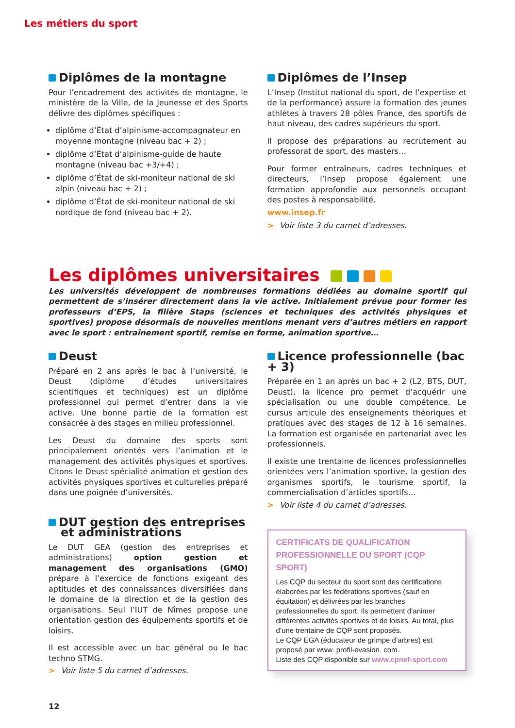Les métiers du sport
Diplômes de la montagne
Pour l’encadrement des activités de montagne, le ministère de la Ville, de la Jeunesse et des Sports délivre des diplômes spécifiques :
diplôme d’État d’alpinisme-accompagnateur en moyenne montagne (niveau bac + 2) ;
diplôme d’État d’alpinisme-guide de haute montagne (niveau bac +3/+4) ;
diplôme d’État de ski-moniteur national de ski alpin (niveau bac + 2) ;
diplôme d’État de ski-moniteur national de ski nordique de fond (niveau bac + 2).
Diplômes de l’Insep
L’Insep (Institut national du sport, de l’expertise et de la performance) assure la formation des jeunes athlètes à travers 28 pôles France, des sportifs de haut niveau, des cadres supérieurs du sport.
Il propose des préparations au recrutement au professorat de sport, des masters…
Pour former entraîneurs, cadres techniques et directeurs, l’Insep propose également une formation approfondie aux personnels occupant des postes à responsabilité.
www.insep.fr
> Voir liste 3 du carnet d’adresses.
Les diplômes universitaires
Les universités développent de nombreuses formations dédiées au domaine sportif qui permettent de s’insérer directement dans la vie active. Initialement prévue pour former les professeurs d’EPS, la filière Staps (sciences et techniques des activités physiques et sportives) propose désormais de nouvelles mentions menant vers d’autres métiers en rapport avec le sport : entraînement sportif, remise en forme, animation sportive…
Deust
Préparé en 2 ans après le bac à l’université, le Deust (diplôme d’études universitaires scientifiques et techniques) est un diplôme professionnel qui permet d’entrer dans la vie active. Une bonne partie de la formation est consacrée à des stages en milieu professionnel.
Les Deust du domaine des sports sont principalement orientés vers l’animation et le management des activités physiques et sportives. Citons le Deust spécialité animation et gestion des activités physiques sportives et culturelles préparé dans une poignée d’universités.
DUT gestion des entreprises
et administrations
Le DUT GEA (gestion des entreprises et administrations) option gestion et management des organisations (GMO) prépare à l’exercice de fonctions exigeant des aptitudes et des connaissances diversifiées dans le domaine de la direction et de la gestion des organisations. Seul l’IUT de Nîmes propose une orientation gestion des équipements sportifs et de loisirs.
Il est accessible avec un bac général ou le bac techno STMG.
> Voir liste 5 du carnet d’adresses.
Licence professionnelle (bac + 3)
Préparée en 1 an après un bac + 2 (L2, BTS, DUT, Deust), la licence pro permet d’acquérir une spécialisation ou une double compétence. Le cursus articule des enseignements théoriques et pratiques avec des stages de 12 à 16 semaines. La formation est organisée en partenariat avec les professionnels.
Il existe une trentaine de licences professionnelles orientées vers l’animation sportive, la gestion des organismes sportifs, le tourisme sportif, la commercialisation d’articles sportifs…
> Voir liste 4 du carnet d’adresses.
CERTIFICATS DE QUALIFICATION
PROFESSIONNELLE DU SPORT (CQP SPORT)
Les CQP du secteur du sport sont des certifications élaborées par les fédérations sportives (sauf en équitation) et délivrées par les branches professionnelles du sport. Ils permettent d’animer différentes activités sportives et de loisirs. Au total, plus d’une trentaine de CQP sont proposés.
Le CQP EGA (éducateur de grimpe d’arbres) est proposé par www. profil-evasion. com.
Liste des CQP disponible sur www.cpnef-sport.com
12